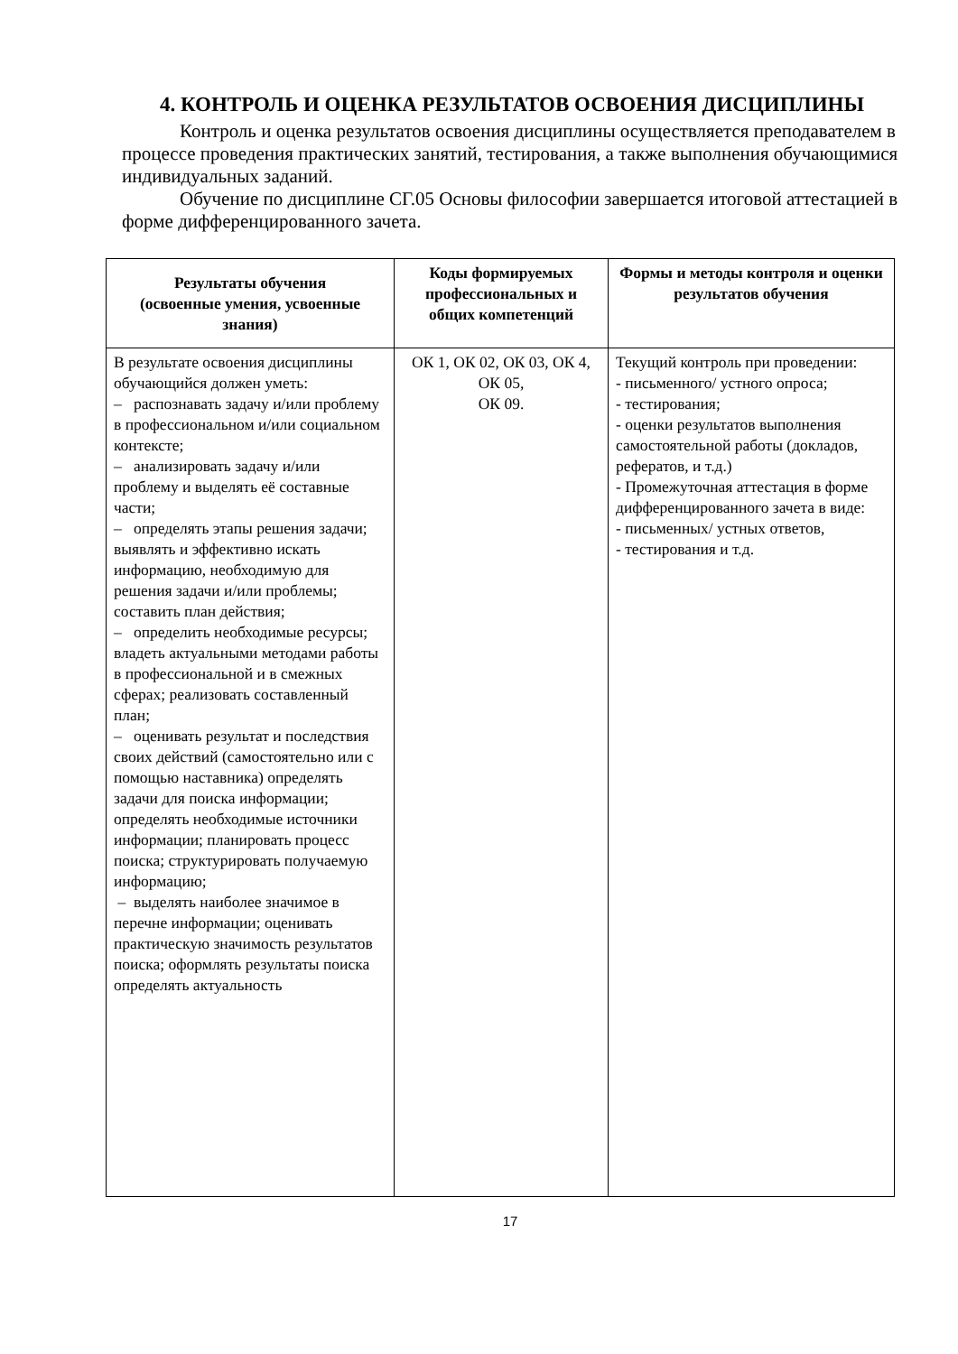4. КОНТРОЛЬ И ОЦЕНКА РЕЗУЛЬТАТОВ ОСВОЕНИЯ ДИСЦИПЛИНЫ
Контроль и оценка результатов освоения дисциплины осуществляется преподавателем в процессе проведения практических занятий, тестирования, а также выполнения обучающимися индивидуальных заданий.
Обучение по дисциплине СГ.05 Основы философии завершается итоговой аттестацией в форме дифференцированного зачета.
| Результаты обучения (освоенные умения, усвоенные знания) | Коды формируемых профессиональных и общих компетенций | Формы и методы контроля и оценки результатов обучения |
| --- | --- | --- |
| В результате освоения дисциплины обучающийся должен уметь: – распознавать задачу и/или проблему в профессиональном и/или социальном контексте; – анализировать задачу и/или проблему и выделять её составные части; – определять этапы решения задачи; выявлять и эффективно искать информацию, необходимую для решения задачи и/или проблемы; составить план действия; – определить необходимые ресурсы; владеть актуальными методами работы в профессиональной и в смежных сферах; реализовать составленный план; – оценивать результат и последствия своих действий (самостоятельно или с помощью наставника) определять задачи для поиска информации; определять необходимые источники информации; планировать процесс поиска; структурировать получаемую информацию; – выделять наиболее значимое в перечне информации; оценивать практическую значимость результатов поиска; оформлять результаты поиска определять актуальность | ОК 1, ОК 02, ОК 03, ОК 4, ОК 05, ОК 09. | Текущий контроль при проведении: - письменного/ устного опроса; - тестирования; - оценки результатов выполнения самостоятельной работы (докладов, рефератов, и т.д.) - Промежуточная аттестация в форме дифференцированного зачета в виде: - письменных/ устных ответов, - тестирования и т.д. |
17